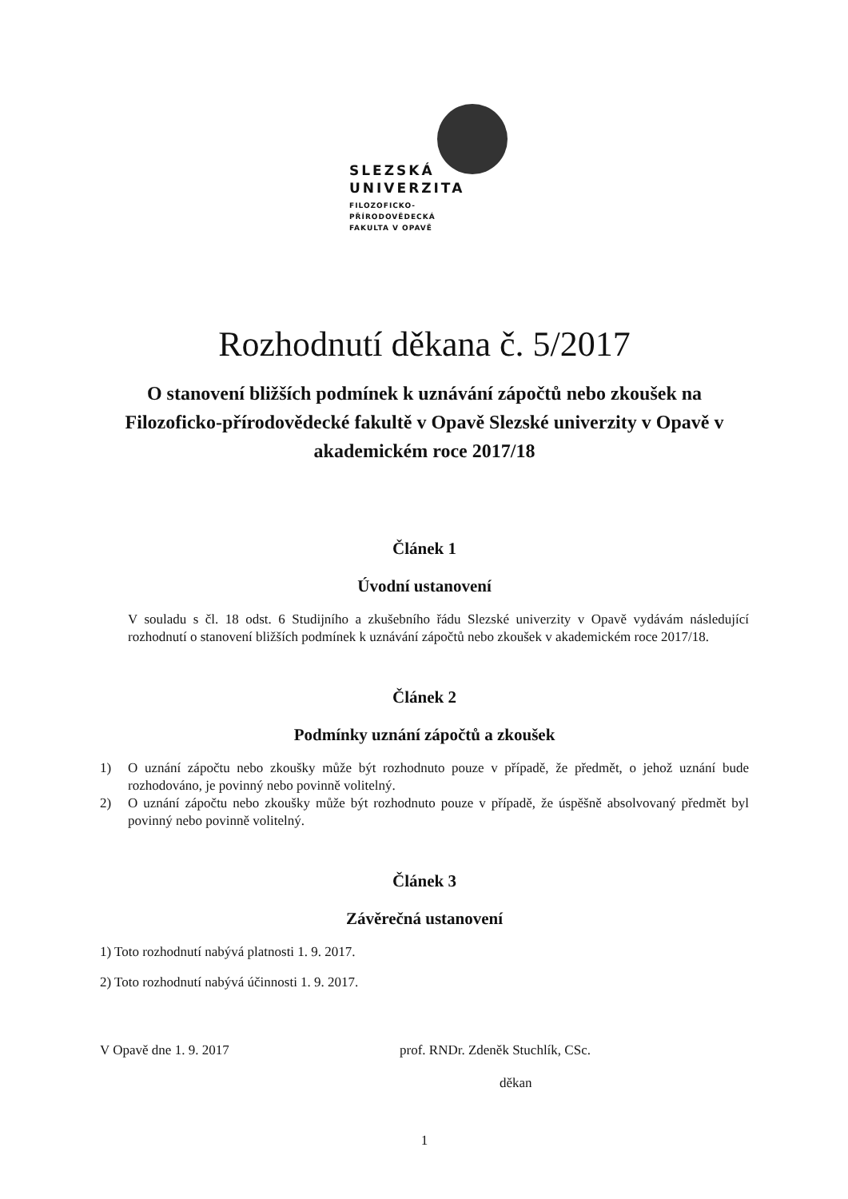SLEZSKÁ
UNIVERZITA
FILOZOFICKO-
PŘÍRODOVĚDECKÁ
FAKULTA V OPAVĚ
Rozhodnutí děkana č. 5/2017
O stanovení bližších podmínek k uznávání zápočtů nebo zkoušek na Filozoficko-přírodovědecké fakultě v Opavě Slezské univerzity v Opavě v akademickém roce 2017/18
Článek 1
Úvodní ustanovení
V souladu s čl. 18 odst. 6 Studijního a zkušebního řádu Slezské univerzity v Opavě vydávám následující rozhodnutí o stanovení bližších podmínek k uznávání zápočtů nebo zkoušek v akademickém roce 2017/18.
Článek 2
Podmínky uznání zápočtů a zkoušek
1) O uznání zápočtu nebo zkoušky může být rozhodnuto pouze v případě, že předmět, o jehož uznání bude rozhodováno, je povinný nebo povinně volitelný.
2) O uznání zápočtu nebo zkoušky může být rozhodnuto pouze v případě, že úspěšně absolvovaný předmět byl povinný nebo povinně volitelný.
Článek 3
Závěrečná ustanovení
1) Toto rozhodnutí nabývá platnosti 1. 9. 2017.
2) Toto rozhodnutí nabývá účinnosti 1. 9. 2017.
V Opavě dne 1. 9. 2017 prof. RNDr. Zdeněk Stuchlík, CSc.
děkan
1